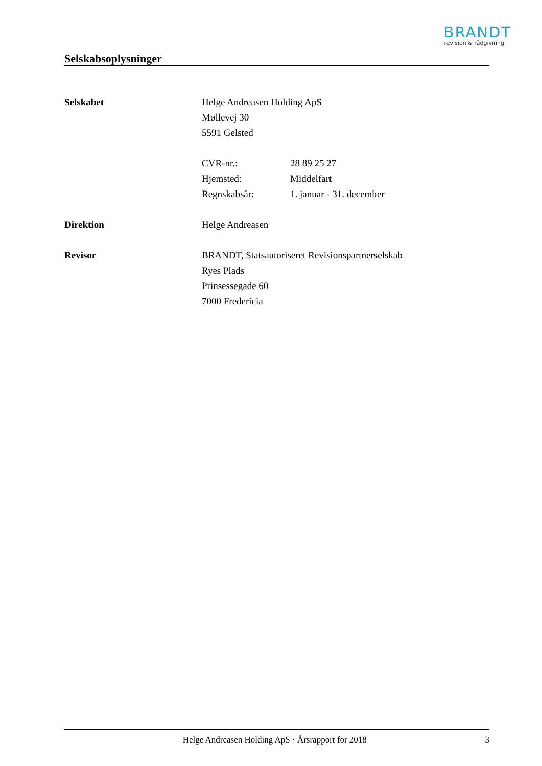BRANDT
revision & rådgivning
Selskabsoplysninger
Selskabet Helge Andreasen Holding ApS
Møllevej 30
5591 Gelsted
CVR-nr.: 28 89 25 27
Hjemsted: Middelfart
Regnskabsår: 1. januar - 31. december
Direktion Helge Andreasen
Revisor BRANDT, Statsautoriseret Revisionspartnerselskab
Ryes Plads
Prinsessegade 60
7000 Fredericia
Helge Andreasen Holding ApS · Årsrapport for 2018 3